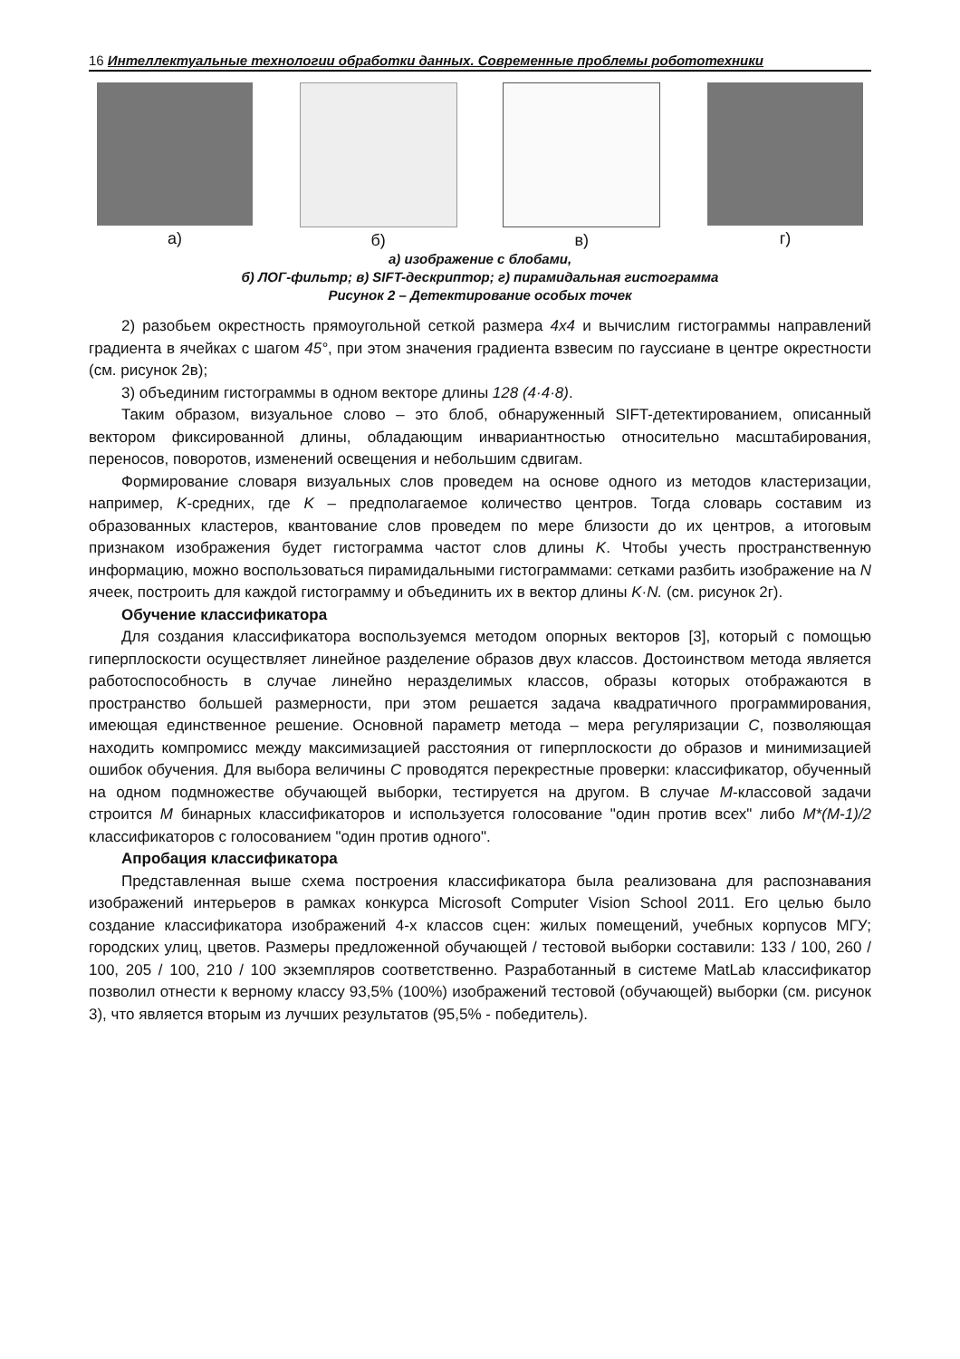16 Интеллектуальные технологии обработки данных. Современные проблемы робототехники
а) б) в) г)
а) изображение с блобами,
б) ЛОГ-фильтр; в) SIFT-дескриптор; г) пирамидальная гистограмма
Рисунок 2 – Детектирование особых точек
2) разобьем окрестность прямоугольной сеткой размера 4x4 и вычислим гистограммы направлений градиента в ячейках с шагом 45°, при этом значения градиента взвесим по гауссиане в центре окрестности (см. рисунок 2в);
3) объединим гистограммы в одном векторе длины 128 (4·4·8).
Таким образом, визуальное слово – это блоб, обнаруженный SIFT-детектированием, описанный вектором фиксированной длины, обладающим инвариантностью относительно масштабирования, переносов, поворотов, изменений освещения и небольшим сдвигам.
Формирование словаря визуальных слов проведем на основе одного из методов кластеризации, например, K-средних, где K – предполагаемое количество центров. Тогда словарь составим из образованных кластеров, квантование слов проведем по мере близости до их центров, а итоговым признаком изображения будет гистограмма частот слов длины K. Чтобы учесть пространственную информацию, можно воспользоваться пирамидальными гистограммами: сетками разбить изображение на N ячеек, построить для каждой гистограмму и объединить их в вектор длины K·N. (см. рисунок 2г).
Обучение классификатора
Для создания классификатора воспользуемся методом опорных векторов [3], который с помощью гиперплоскости осуществляет линейное разделение образов двух классов. Достоинством метода является работоспособность в случае линейно неразделимых классов, образы которых отображаются в пространство большей размерности, при этом решается задача квадратичного программирования, имеющая единственное решение. Основной параметр метода – мера регуляризации C, позволяющая находить компромисс между максимизацией расстояния от гиперплоскости до образов и минимизацией ошибок обучения. Для выбора величины C проводятся перекрестные проверки: классификатор, обученный на одном подмножестве обучающей выборки, тестируется на другом. В случае M-классовой задачи строится M бинарных классификаторов и используется голосование "один против всех" либо M*(M-1)/2 классификаторов с голосованием "один против одного".
Апробация классификатора
Представленная выше схема построения классификатора была реализована для распознавания изображений интерьеров в рамках конкурса Microsoft Computer Vision School 2011. Его целью было создание классификатора изображений 4-х классов сцен: жилых помещений, учебных корпусов МГУ; городских улиц, цветов. Размеры предложенной обучающей / тестовой выборки составили: 133 / 100, 260 / 100, 205 / 100, 210 / 100 экземпляров соответственно. Разработанный в системе MatLab классификатор позволил отнести к верному классу 93,5% (100%) изображений тестовой (обучающей) выборки (см. рисунок 3), что является вторым из лучших результатов (95,5% - победитель).